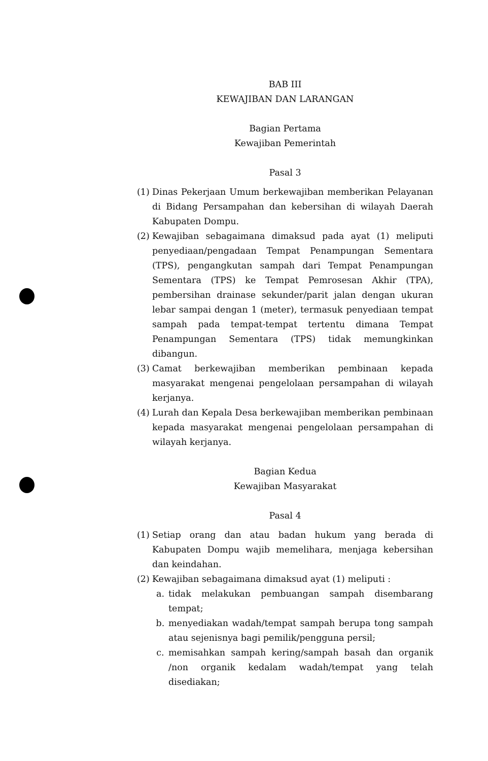BAB III
KEWAJIBAN DAN LARANGAN
Bagian Pertama
Kewajiban Pemerintah
Pasal 3
(1) Dinas Pekerjaan Umum berkewajiban memberikan Pelayanan di Bidang Persampahan dan kebersihan di wilayah Daerah Kabupaten Dompu.
(2) Kewajiban sebagaimana dimaksud pada ayat (1) meliputi penyediaan/pengadaan Tempat Penampungan Sementara (TPS), pengangkutan sampah dari Tempat Penampungan Sementara (TPS) ke Tempat Pemrosesan Akhir (TPA), pembersihan drainase sekunder/parit jalan dengan ukuran lebar sampai dengan 1 (meter), termasuk penyediaan tempat sampah pada tempat-tempat tertentu dimana Tempat Penampungan Sementara (TPS) tidak memungkinkan dibangun.
(3) Camat berkewajiban memberikan pembinaan kepada masyarakat mengenai pengelolaan persampahan di wilayah kerjanya.
(4) Lurah dan Kepala Desa berkewajiban memberikan pembinaan kepada masyarakat mengenai pengelolaan persampahan di wilayah kerjanya.
Bagian Kedua
Kewajiban Masyarakat
Pasal 4
(1) Setiap orang dan atau badan hukum yang berada di Kabupaten Dompu wajib memelihara, menjaga kebersihan dan keindahan.
(2) Kewajiban sebagaimana dimaksud ayat (1) meliputi :
a. tidak melakukan pembuangan sampah disembarang tempat;
b. menyediakan wadah/tempat sampah berupa tong sampah atau sejenisnya bagi pemilik/pengguna persil;
c. memisahkan sampah kering/sampah basah dan organik /non organik kedalam wadah/tempat yang telah disediakan;